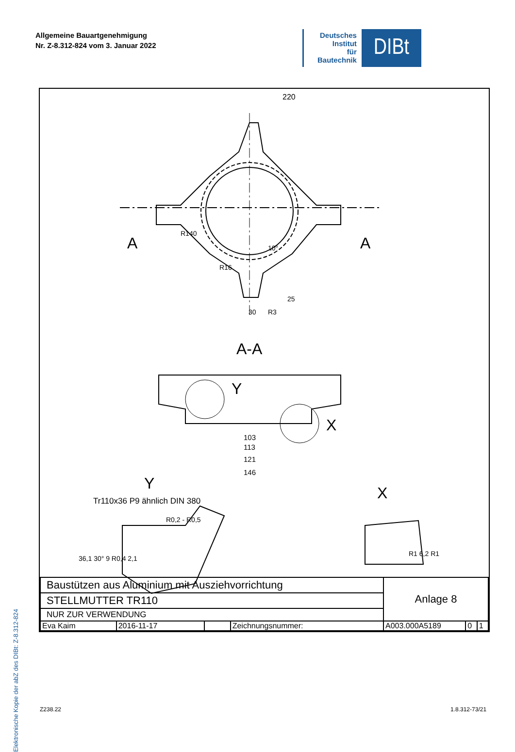Allgemeine Bauartgenehmigung
Nr. Z-8.312-824 vom 3. Januar 2022
Deutsches
Institut
für
Bautechnik
DIBt
Elektronische Kopie der abZ des DIBt: Z-8.312-824
220
A A
R140
R16
10°
25
30 R3
A-A
Y
X
103
113
121
146
Y
X
Tr110x36 P9 ähnlich DIN 380
R0,2 - R0,5
36,1 30° 9 R0,4 2,1
R1 6,2 R1
| Baustützen aus Aluminium mit Ausziehvorrichtung | | | | Anlage 8 | | |
| STELLMUTTER TR110 | | | | | | |
| NUR ZUR VERWENDUNG | | | | | | |
| Eva Kaim | 2016-11-17 | | Zeichnungsnummer: | A003.000A5189 | 0 | 1 |
Z238.22 1.8.312-73/21